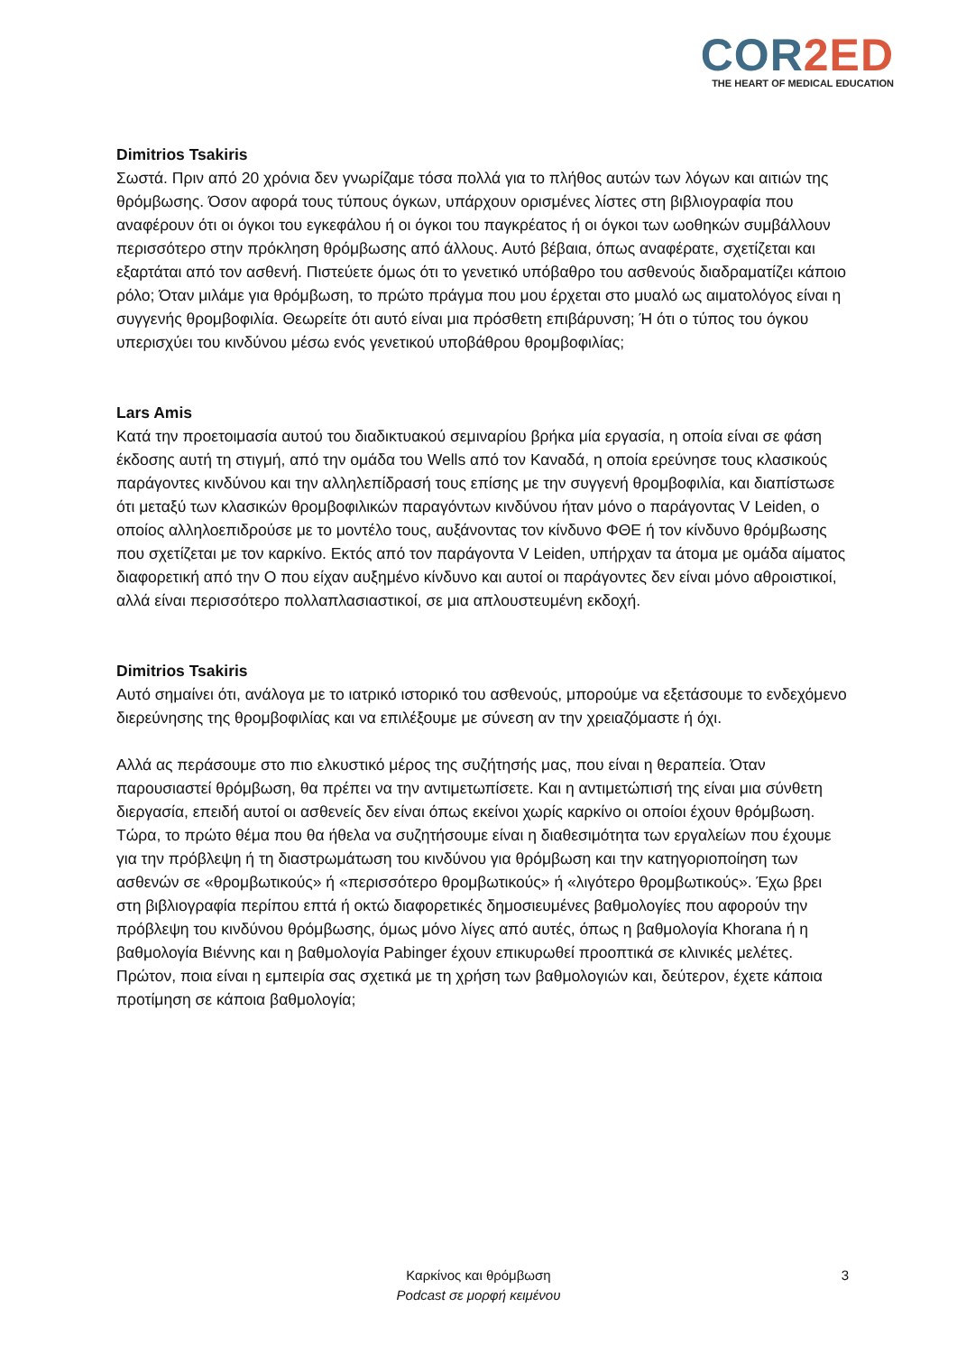COR2ED
THE HEART OF MEDICAL EDUCATION
Dimitrios Tsakiris
Σωστά. Πριν από 20 χρόνια δεν γνωρίζαμε τόσα πολλά για το πλήθος αυτών των λόγων και αιτιών της θρόμβωσης. Όσον αφορά τους τύπους όγκων, υπάρχουν ορισμένες λίστες στη βιβλιογραφία που αναφέρουν ότι οι όγκοι του εγκεφάλου ή οι όγκοι του παγκρέατος ή οι όγκοι των ωοθηκών συμβάλλουν περισσότερο στην πρόκληση θρόμβωσης από άλλους. Αυτό βέβαια, όπως αναφέρατε, σχετίζεται και εξαρτάται από τον ασθενή. Πιστεύετε όμως ότι το γενετικό υπόβαθρο του ασθενούς διαδραματίζει κάποιο ρόλο; Όταν μιλάμε για θρόμβωση, το πρώτο πράγμα που μου έρχεται στο μυαλό ως αιματολόγος είναι η συγγενής θρομβοφιλία. Θεωρείτε ότι αυτό είναι μια πρόσθετη επιβάρυνση; Ή ότι ο τύπος του όγκου υπερισχύει του κινδύνου μέσω ενός γενετικού υποβάθρου θρομβοφιλίας;
Lars Amis
Κατά την προετοιμασία αυτού του διαδικτυακού σεμιναρίου βρήκα μία εργασία, η οποία είναι σε φάση έκδοσης αυτή τη στιγμή, από την ομάδα του Wells από τον Καναδά, η οποία ερεύνησε τους κλασικούς παράγοντες κινδύνου και την αλληλεπίδρασή τους επίσης με την συγγενή θρομβοφιλία, και διαπίστωσε ότι μεταξύ των κλασικών θρομβοφιλικών παραγόντων κινδύνου ήταν μόνο ο παράγοντας V Leiden, ο οποίος αλληλοεπιδρούσε με το μοντέλο τους, αυξάνοντας τον κίνδυνο ΦΘΕ ή τον κίνδυνο θρόμβωσης που σχετίζεται με τον καρκίνο. Εκτός από τον παράγοντα V Leiden, υπήρχαν τα άτομα με ομάδα αίματος διαφορετική από την O που είχαν αυξημένο κίνδυνο και αυτοί οι παράγοντες δεν είναι μόνο αθροιστικοί, αλλά είναι περισσότερο πολλαπλασιαστικοί, σε μια απλουστευμένη εκδοχή.
Dimitrios Tsakiris
Αυτό σημαίνει ότι, ανάλογα με το ιατρικό ιστορικό του ασθενούς, μπορούμε να εξετάσουμε το ενδεχόμενο διερεύνησης της θρομβοφιλίας και να επιλέξουμε με σύνεση αν την χρειαζόμαστε ή όχι.
Αλλά ας περάσουμε στο πιο ελκυστικό μέρος της συζήτησής μας, που είναι η θεραπεία. Όταν παρουσιαστεί θρόμβωση, θα πρέπει να την αντιμετωπίσετε. Και η αντιμετώπισή της είναι μια σύνθετη διεργασία, επειδή αυτοί οι ασθενείς δεν είναι όπως εκείνοι χωρίς καρκίνο οι οποίοι έχουν θρόμβωση. Τώρα, το πρώτο θέμα που θα ήθελα να συζητήσουμε είναι η διαθεσιμότητα των εργαλείων που έχουμε για την πρόβλεψη ή τη διαστρωμάτωση του κινδύνου για θρόμβωση και την κατηγοριοποίηση των ασθενών σε «θρομβωτικούς» ή «περισσότερο θρομβωτικούς» ή «λιγότερο θρομβωτικούς». Έχω βρει στη βιβλιογραφία περίπου επτά ή οκτώ διαφορετικές δημοσιευμένες βαθμολογίες που αφορούν την πρόβλεψη του κινδύνου θρόμβωσης, όμως μόνο λίγες από αυτές, όπως η βαθμολογία Khorana ή η βαθμολογία Βιέννης και η βαθμολογία Pabinger έχουν επικυρωθεί προοπτικά σε κλινικές μελέτες. Πρώτον, ποια είναι η εμπειρία σας σχετικά με τη χρήση των βαθμολογιών και, δεύτερον, έχετε κάποια προτίμηση σε κάποια βαθμολογία;
Καρκίνος και θρόμβωση
Podcast σε μορφή κειμένου
3